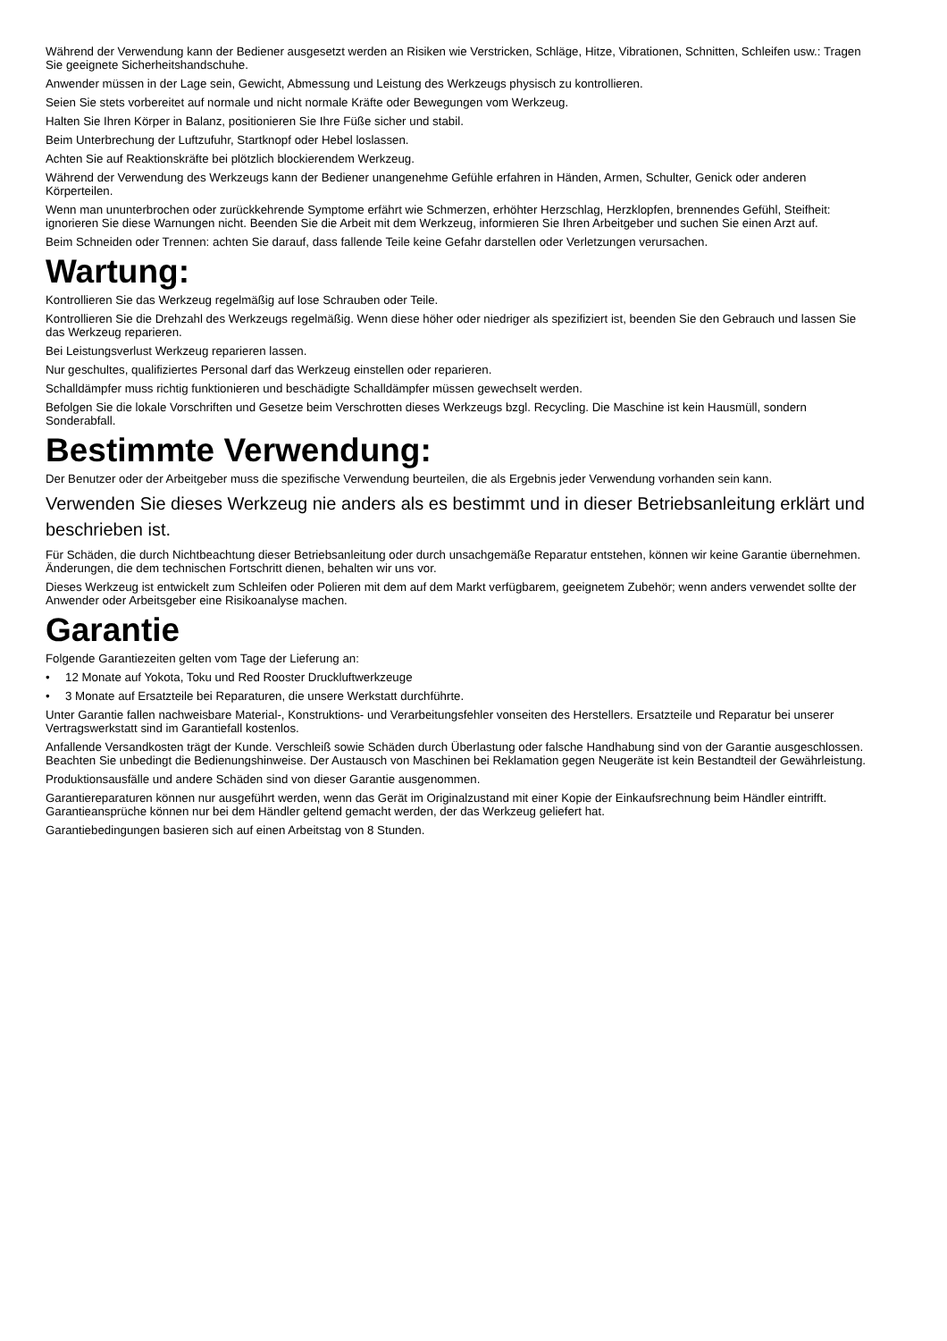Während der Verwendung kann der Bediener ausgesetzt werden an Risiken wie Verstricken, Schläge, Hitze, Vibrationen, Schnitten, Schleifen usw.: Tragen Sie geeignete Sicherheitshandschuhe.
Anwender müssen in der Lage sein, Gewicht, Abmessung und Leistung des Werkzeugs physisch zu kontrollieren.
Seien Sie stets vorbereitet auf normale und nicht normale Kräfte oder Bewegungen vom Werkzeug.
Halten Sie Ihren Körper in Balanz, positionieren Sie Ihre Füße sicher und stabil.
Beim Unterbrechung der Luftzufuhr, Startknopf oder Hebel loslassen.
Achten Sie auf Reaktionskräfte bei plötzlich blockierendem Werkzeug.
Während der Verwendung des Werkzeugs kann der Bediener unangenehme Gefühle erfahren in Händen, Armen, Schulter, Genick oder anderen Körperteilen.
Wenn man ununterbrochen oder zurückkehrende Symptome erfährt wie Schmerzen, erhöhter Herzschlag, Herzklopfen, brennendes Gefühl, Steifheit: ignorieren Sie diese Warnungen nicht. Beenden Sie die Arbeit mit dem Werkzeug, informieren Sie Ihren Arbeitgeber und suchen Sie einen Arzt auf.
Beim Schneiden oder Trennen: achten Sie darauf, dass fallende Teile keine Gefahr darstellen oder Verletzungen verursachen.
Wartung:
Kontrollieren Sie das Werkzeug regelmäßig auf lose Schrauben oder Teile.
Kontrollieren Sie die Drehzahl des Werkzeugs regelmäßig. Wenn diese höher oder niedriger als spezifiziert ist, beenden Sie den Gebrauch und lassen Sie das Werkzeug reparieren.
Bei Leistungsverlust Werkzeug reparieren lassen.
Nur geschultes, qualifiziertes Personal darf das Werkzeug einstellen oder reparieren.
Schalldämpfer muss richtig funktionieren und beschädigte Schalldämpfer müssen gewechselt werden.
Befolgen Sie die lokale Vorschriften und Gesetze beim Verschrotten dieses Werkzeugs bzgl. Recycling. Die Maschine ist kein Hausmüll, sondern Sonderabfall.
Bestimmte Verwendung:
Der Benutzer oder der Arbeitgeber muss die spezifische Verwendung beurteilen, die als Ergebnis jeder Verwendung vorhanden sein kann.
Verwenden Sie dieses Werkzeug nie anders als es bestimmt und in dieser Betriebsanleitung erklärt und beschrieben ist.
Für Schäden, die durch Nichtbeachtung dieser Betriebsanleitung oder durch unsachgemäße Reparatur entstehen, können wir keine Garantie übernehmen. Änderungen, die dem technischen Fortschritt dienen, behalten wir uns vor.
Dieses Werkzeug ist entwickelt zum Schleifen oder Polieren mit dem auf dem Markt verfügbarem, geeignetem Zubehör; wenn anders verwendet sollte der Anwender oder Arbeitsgeber eine Risikoanalyse machen.
Garantie
Folgende Garantiezeiten gelten vom Tage der Lieferung an:
• 12 Monate auf Yokota, Toku und Red Rooster Druckluftwerkzeuge
• 3 Monate auf Ersatzteile bei Reparaturen, die unsere Werkstatt durchführte.
Unter Garantie fallen nachweisbare Material-, Konstruktions- und Verarbeitungsfehler vonseiten des Herstellers. Ersatzteile und Reparatur bei unserer Vertragswerkstatt sind im Garantiefall kostenlos.
Anfallende Versandkosten trägt der Kunde. Verschleiß sowie Schäden durch Überlastung oder falsche Handhabung sind von der Garantie ausgeschlossen. Beachten Sie unbedingt die Bedienungshinweise. Der Austausch von Maschinen bei Reklamation gegen Neugeräte ist kein Bestandteil der Gewährleistung.
Produktionsausfälle und andere Schäden sind von dieser Garantie ausgenommen.
Garantiereparaturen können nur ausgeführt werden, wenn das Gerät im Originalzustand mit einer Kopie der Einkaufsrechnung beim Händler eintrifft. Garantieansprüche können nur bei dem Händler geltend gemacht werden, der das Werkzeug geliefert hat.
Garantiebedingungen basieren sich auf einen Arbeitstag von 8 Stunden.